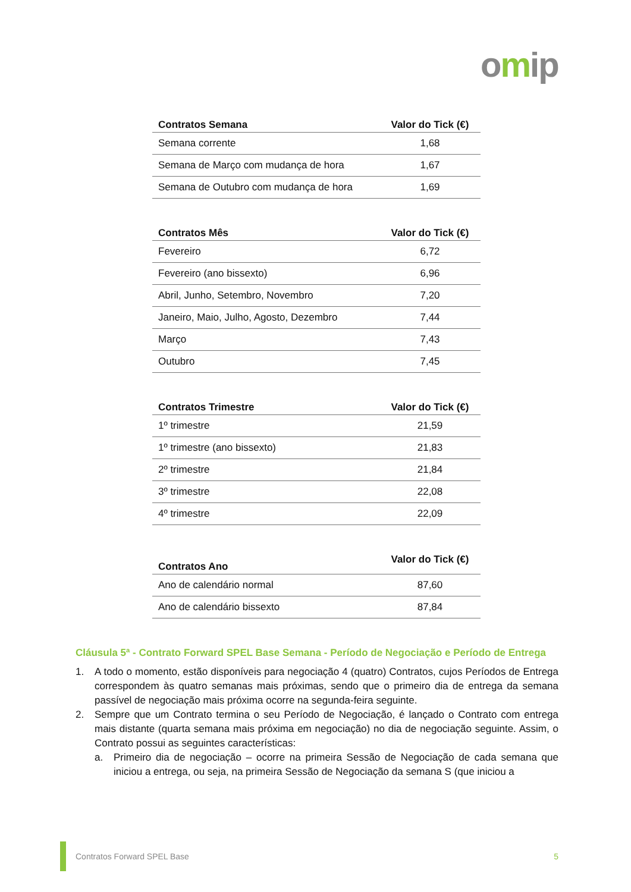omip
| Contratos Semana | Valor do Tick (€) |
| --- | --- |
| Semana corrente | 1,68 |
| Semana de Março com mudança de hora | 1,67 |
| Semana de Outubro com mudança de hora | 1,69 |
| Contratos Mês | Valor do Tick (€) |
| --- | --- |
| Fevereiro | 6,72 |
| Fevereiro (ano bissexto) | 6,96 |
| Abril, Junho, Setembro, Novembro | 7,20 |
| Janeiro, Maio, Julho, Agosto, Dezembro | 7,44 |
| Março | 7,43 |
| Outubro | 7,45 |
| Contratos Trimestre | Valor do Tick (€) |
| --- | --- |
| 1º trimestre | 21,59 |
| 1º trimestre (ano bissexto) | 21,83 |
| 2º trimestre | 21,84 |
| 3º trimestre | 22,08 |
| 4º trimestre | 22,09 |
| Contratos Ano | Valor do Tick (€) |
| --- | --- |
| Ano de calendário normal | 87,60 |
| Ano de calendário bissexto | 87,84 |
Cláusula 5ª - Contrato Forward SPEL Base Semana - Período de Negociação e Período de Entrega
1. A todo o momento, estão disponíveis para negociação 4 (quatro) Contratos, cujos Períodos de Entrega correspondem às quatro semanas mais próximas, sendo que o primeiro dia de entrega da semana passível de negociação mais próxima ocorre na segunda-feira seguinte.
2. Sempre que um Contrato termina o seu Período de Negociação, é lançado o Contrato com entrega mais distante (quarta semana mais próxima em negociação) no dia de negociação seguinte. Assim, o Contrato possui as seguintes características:
a. Primeiro dia de negociação – ocorre na primeira Sessão de Negociação de cada semana que iniciou a entrega, ou seja, na primeira Sessão de Negociação da semana S (que iniciou a
Contratos Forward SPEL Base 5